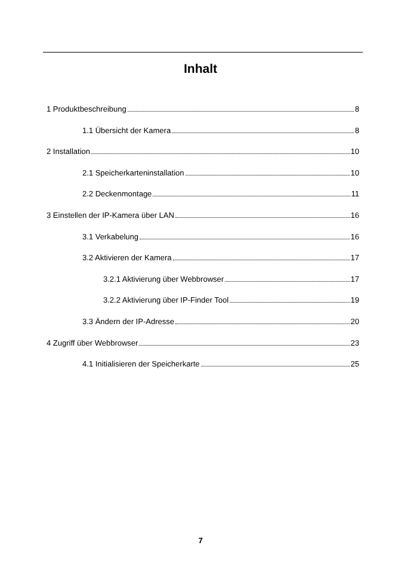Inhalt
1 Produktbeschreibung 8
1.1 Übersicht der Kamera 8
2 Installation 10
2.1 Speicherkarteninstallation 10
2.2 Deckenmontage 11
3 Einstellen der IP-Kamera über LAN 16
3.1 Verkabelung 16
3.2 Aktivieren der Kamera 17
3.2.1 Aktivierung über Webbrowser 17
3.2.2 Aktivierung über IP-Finder Tool 19
3.3 Ändern der IP-Adresse 20
4 Zugriff über Webbrowser 23
4.1 Initialisieren der Speicherkarte 25
7